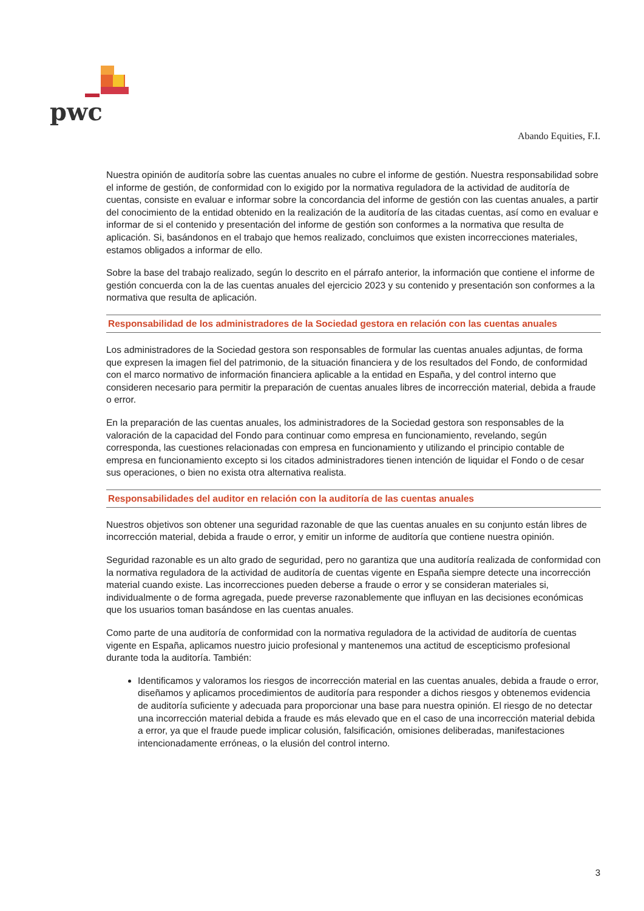pwc
Abando Equities, F.I.
Nuestra opinión de auditoría sobre las cuentas anuales no cubre el informe de gestión. Nuestra responsabilidad sobre el informe de gestión, de conformidad con lo exigido por la normativa reguladora de la actividad de auditoría de cuentas, consiste en evaluar e informar sobre la concordancia del informe de gestión con las cuentas anuales, a partir del conocimiento de la entidad obtenido en la realización de la auditoría de las citadas cuentas, así como en evaluar e informar de si el contenido y presentación del informe de gestión son conformes a la normativa que resulta de aplicación. Si, basándonos en el trabajo que hemos realizado, concluimos que existen incorrecciones materiales, estamos obligados a informar de ello.
Sobre la base del trabajo realizado, según lo descrito en el párrafo anterior, la información que contiene el informe de gestión concuerda con la de las cuentas anuales del ejercicio 2023 y su contenido y presentación son conformes a la normativa que resulta de aplicación.
Responsabilidad de los administradores de la Sociedad gestora en relación con las cuentas anuales
Los administradores de la Sociedad gestora son responsables de formular las cuentas anuales adjuntas, de forma que expresen la imagen fiel del patrimonio, de la situación financiera y de los resultados del Fondo, de conformidad con el marco normativo de información financiera aplicable a la entidad en España, y del control interno que consideren necesario para permitir la preparación de cuentas anuales libres de incorrección material, debida a fraude o error.
En la preparación de las cuentas anuales, los administradores de la Sociedad gestora son responsables de la valoración de la capacidad del Fondo para continuar como empresa en funcionamiento, revelando, según corresponda, las cuestiones relacionadas con empresa en funcionamiento y utilizando el principio contable de empresa en funcionamiento excepto si los citados administradores tienen intención de liquidar el Fondo o de cesar sus operaciones, o bien no exista otra alternativa realista.
Responsabilidades del auditor en relación con la auditoría de las cuentas anuales
Nuestros objetivos son obtener una seguridad razonable de que las cuentas anuales en su conjunto están libres de incorrección material, debida a fraude o error, y emitir un informe de auditoría que contiene nuestra opinión.
Seguridad razonable es un alto grado de seguridad, pero no garantiza que una auditoría realizada de conformidad con la normativa reguladora de la actividad de auditoría de cuentas vigente en España siempre detecte una incorrección material cuando existe. Las incorrecciones pueden deberse a fraude o error y se consideran materiales si, individualmente o de forma agregada, puede preverse razonablemente que influyan en las decisiones económicas que los usuarios toman basándose en las cuentas anuales.
Como parte de una auditoría de conformidad con la normativa reguladora de la actividad de auditoría de cuentas vigente en España, aplicamos nuestro juicio profesional y mantenemos una actitud de escepticismo profesional durante toda la auditoría. También:
Identificamos y valoramos los riesgos de incorrección material en las cuentas anuales, debida a fraude o error, diseñamos y aplicamos procedimientos de auditoría para responder a dichos riesgos y obtenemos evidencia de auditoría suficiente y adecuada para proporcionar una base para nuestra opinión. El riesgo de no detectar una incorrección material debida a fraude es más elevado que en el caso de una incorrección material debida a error, ya que el fraude puede implicar colusión, falsificación, omisiones deliberadas, manifestaciones intencionadamente erróneas, o la elusión del control interno.
3